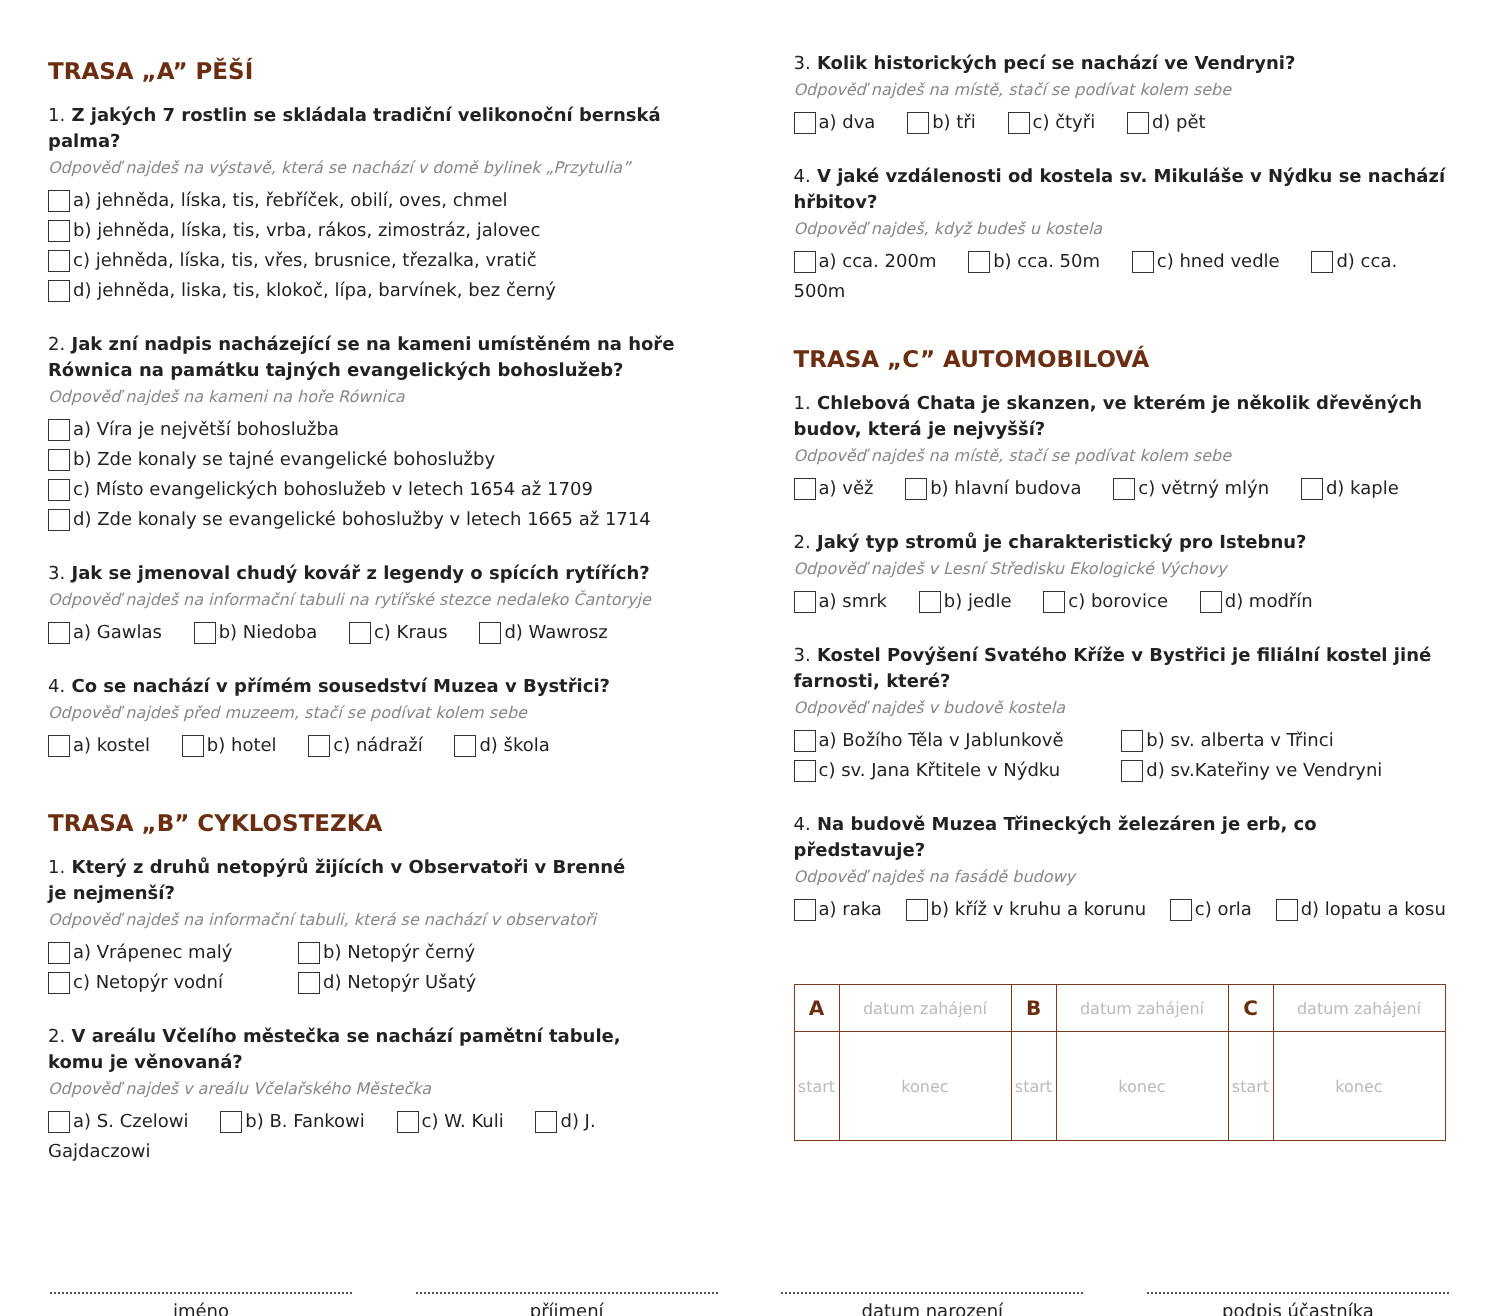TRASA „A” PĚŠÍ
1. Z jakých 7 rostlin se skládala tradiční velikonoční bernská palma?
Odpověď najdeš na výstavě, která se nachází v domě bylinek „Przytulia”
a) jehněda, líska, tis, řebříček, obilí, oves, chmel
b) jehněda, líska, tis, vrba, rákos, zimostráz, jalovec
c) jehněda, líska, tis, vřes, brusnice, třezalka, vratič
d) jehněda, liska, tis, klokoč, lípa, barvínek, bez černý
2. Jak zní nadpis nacházející se na kameni umístěném na hoře Równica na památku tajných evangelických bohoslužeb?
Odpověď najdeš na kameni na hoře Równica
a) Víra je největší bohoslužba
b) Zde konaly se tajné evangelické bohoslužby
c) Místo evangelických bohoslužeb v letech 1654 až 1709
d) Zde konaly se evangelické bohoslužby v letech 1665 až 1714
3. Jak se jmenoval chudý kovář z legendy o spících rytířích?
Odpověď najdeš na informační tabuli na rytířské stezce nedaleko Čantoryje
a) Gawlas b) Niedoba c) Kraus d) Wawrosz
4. Co se nachází v přímém sousedství Muzea v Bystřici?
Odpověď najdeš před muzeem, stačí se podívat kolem sebe
a) kostel b) hotel c) nádraží d) škola
TRASA „B” CYKLOSTEZKA
1. Který z druhů netopýrů žijících v Observatoři v Brenné
je nejmenší?
Odpověď najdeš na informační tabuli, která se nachází v observatoři
a) Vrápenec malý
b) Netopýr černý
c) Netopýr vodní
d) Netopýr Ušatý
2. V areálu Včelího městečka se nachází pamětní tabule,
komu je věnovaná?
Odpověď najdeš v areálu Včelařského Městečka
a) S. Czelowi b) B. Fankowi c) W. Kuli d) J. Gajdaczowi
3. Kolik historických pecí se nachází ve Vendryni?
Odpověď najdeš na místě, stačí se podívat kolem sebe
a) dva b) tři c) čtyři d) pět
4. V jaké vzdálenosti od kostela sv. Mikuláše v Nýdku se nachází hřbitov?
Odpověď najdeš, když budeš u kostela
a) cca. 200m b) cca. 50m c) hned vedle d) cca. 500m
TRASA „C” AUTOMOBILOVÁ
1. Chlebová Chata je skanzen, ve kterém je několik dřevěných budov, která je nejvyšší?
Odpověď najdeš na místě, stačí se podívat kolem sebe
a) věž b) hlavní budova c) větrný mlýn d) kaple
2. Jaký typ stromů je charakteristický pro Istebnu?
Odpověď najdeš v Lesní Středisku Ekologické Výchovy
a) smrk b) jedle c) borovice d) modřín
3. Kostel Povýšení Svatého Kříže v Bystřici je filiální kostel jiné farnosti, které?
Odpověď najdeš v budově kostela
a) Božího Těla v Jablunkově
b) sv. alberta v Třinci
c) sv. Jana Křtitele v Nýdku
d) sv.Kateřiny ve Vendryni
4. Na budově Muzea Třineckých železáren je erb, co představuje?
Odpověď najdeš na fasádě budowy
a) raka b) kříž v kruhu a korunu c) orla d) lopatu a kosu
| A | datum zahájení | B | datum zahájení | C | datum zahájení |
| start | konec | start | konec | start | konec |
jméno příjmení datum narození podpis účastníka